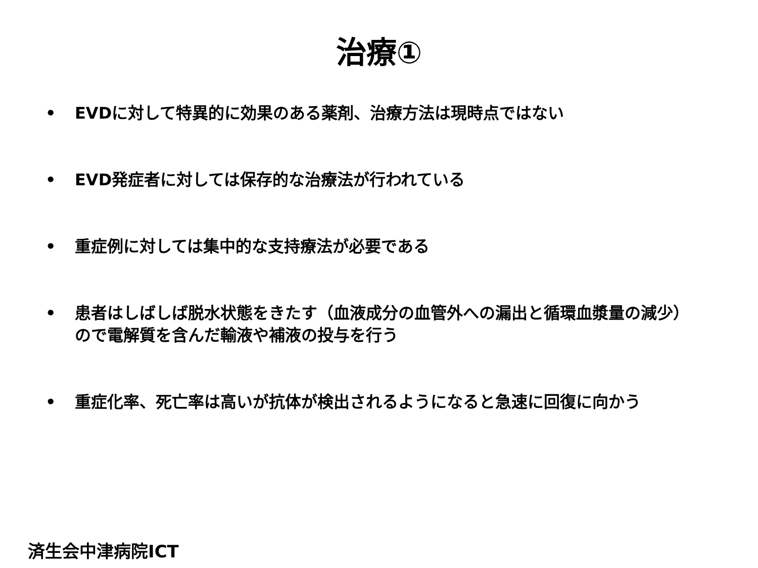治療①
• EVDに対して特異的に効果のある薬剤、治療方法は現時点ではない
• EVD発症者に対しては保存的な治療法が行われている
• 重症例に対しては集中的な支持療法が必要である
• 患者はしばしば脱水状態をきたす（血液成分の血管外への漏出と循環血漿量の減少）ので電解質を含んだ輸液や補液の投与を行う
• 重症化率、死亡率は高いが抗体が検出されるようになると急速に回復に向かう
済生会中津病院ICT